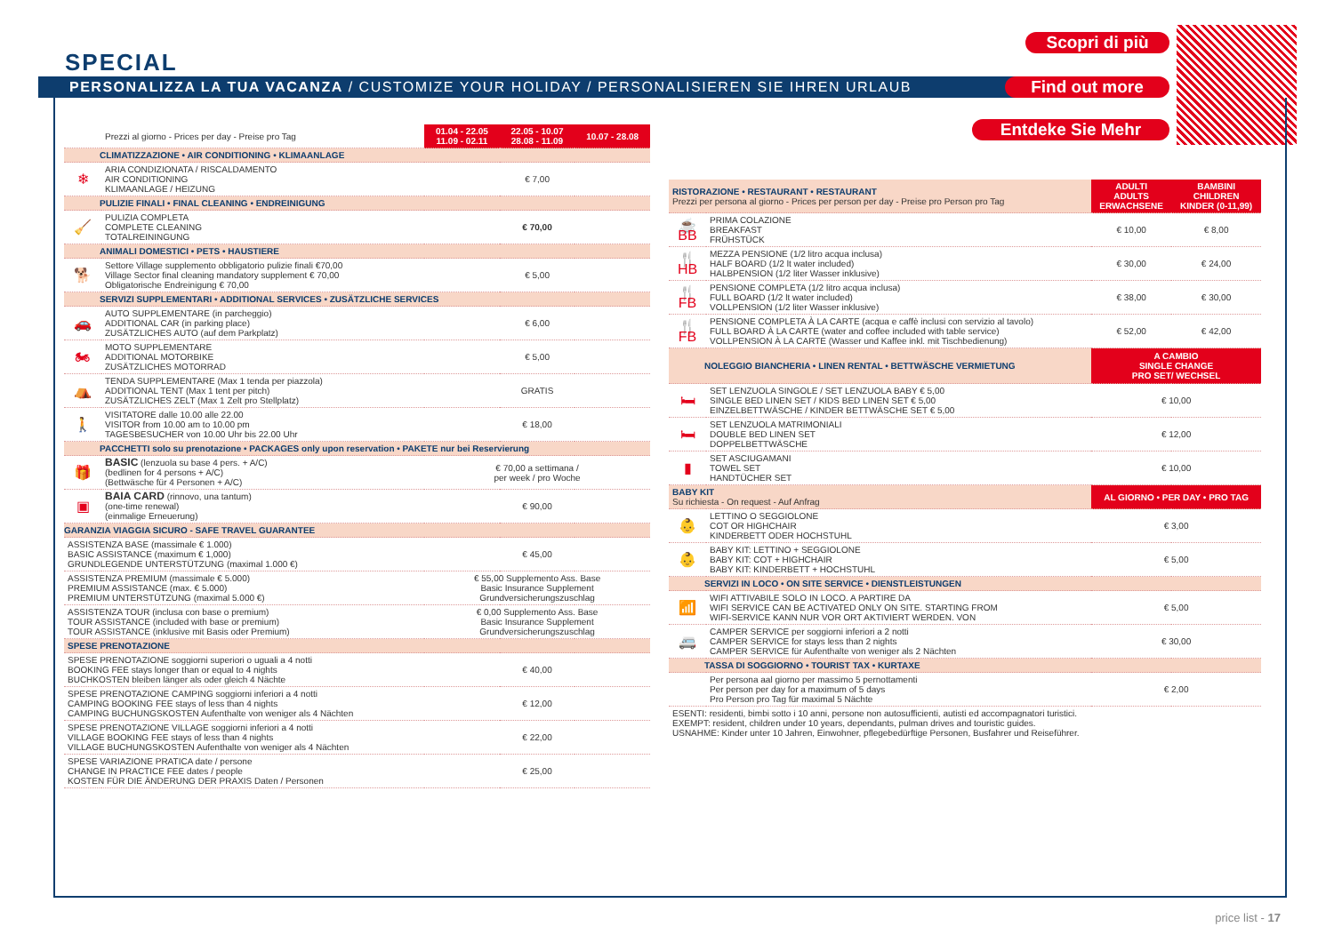SPECIAL
PERSONALIZZA LA TUA VACANZA / CUSTOMIZE YOUR HOLIDAY / PERSONALISIEREN SIE IHREN URLAUB
Scopri di più
Find out more
Entdeke Sie Mehr
| | Prezzi al giorno - Prices per day - Preise pro Tag | 01.04 - 22.05 11.09 - 02.11 | 22.05 - 10.07 28.08 - 11.09 | 10.07 - 28.08 |
| CLIMATIZZAZIONE • AIR CONDITIONING • KLIMAANLAGE | | | | |
| ❄ | ARIA CONDIZIONATA / RISCALDAMENTO AIR CONDITIONING KLIMAANLAGE / HEIZUNG | € 7,00 | | |
| PULIZIE FINALI • FINAL CLEANING • ENDREINIGUNG | | | | |
| 🧹 | PULIZIA COMPLETA COMPLETE CLEANING TOTALREININGUNG | € 70,00 | | |
| ANIMALI DOMESTICI • PETS • HAUSTIERE | | | | |
| 🐕 | Settore Village supplemento obbligatorio pulizie finali €70,00 Village Sector final cleaning mandatory supplement € 70,00 Obligatorische Endreinigung € 70,00 | € 5,00 | | |
| SERVIZI SUPPLEMENTARI • ADDITIONAL SERVICES • ZUSÄTZLICHE SERVICES | | | | |
| 🚗 | AUTO SUPPLEMENTARE (in parcheggio) ADDITIONAL CAR (in parking place) ZUSÄTZLICHES AUTO (auf dem Parkplatz) | € 6,00 | | |
| 🏍 | MOTO SUPPLEMENTARE ADDITIONAL MOTORBIKE ZUSÄTZLICHES MOTORRAD | € 5,00 | | |
| ⛺ | TENDA SUPPLEMENTARE (Max 1 tenda per piazzola) ADDITIONAL TENT (Max 1 tent per pitch) ZUSÄTZLICHES ZELT (Max 1 Zelt pro Stellplatz) | GRATIS | | |
| 🚶 | VISITATORE dalle 10.00 alle 22.00 VISITOR from 10.00 am to 10.00 pm TAGESBESUCHER von 10.00 Uhr bis 22.00 Uhr | € 18,00 | | |
| PACCHETTI solo su prenotazione • PACKAGES only upon reservation • PAKETE nur bei Reservierung | | | | |
| 🎁 | BASIC (lenzuola su base 4 pers. + A/C) (bedlinen for 4 persons + A/C) (Bettwäsche für 4 Personen + A/C) | € 70,00 a settimana / per week / pro Woche | | |
| ▣ | BAIA CARD (rinnovo, una tantum) (one-time renewal) (einmalige Erneuerung) | € 90,00 | | |
| GARANZIA VIAGGIA SICURO - SAFE TRAVEL GUARANTEE | | | | |
| ASSISTENZA BASE (massimale € 1.000) BASIC ASSISTANCE (maximum € 1,000) GRUNDLEGENDE UNTERSTÜTZUNG (maximal 1.000 €) | | € 45,00 | | |
| ASSISTENZA PREMIUM (massimale € 5.000) PREMIUM ASSISTANCE (max. € 5.000) PREMIUM UNTERSTÜTZUNG (maximal 5.000 €) | | € 55,00 Supplemento Ass. Base Basic Insurance Supplement Grundversicherungszuschlag | | |
| ASSISTENZA TOUR (inclusa con base o premium) TOUR ASSISTANCE (included with base or premium) TOUR ASSISTANCE (inklusive mit Basis oder Premium) | | € 0,00 Supplemento Ass. Base Basic Insurance Supplement Grundversicherungszuschlag | | |
| SPESE PRENOTAZIONE | | | | |
| SPESE PRENOTAZIONE soggiorni superiori o uguali a 4 notti BOOKING FEE stays longer than or equal to 4 nights BUCHKOSTEN bleiben länger als oder gleich 4 Nächte | | € 40,00 | | |
| SPESE PRENOTAZIONE CAMPING soggiorni inferiori a 4 notti CAMPING BOOKING FEE stays of less than 4 nights CAMPING BUCHUNGSKOSTEN Aufenthalte von weniger als 4 Nächten | | € 12,00 | | |
| SPESE PRENOTAZIONE VILLAGE soggiorni inferiori a 4 notti VILLAGE BOOKING FEE stays of less than 4 nights VILLAGE BUCHUNGSKOSTEN Aufenthalte von weniger als 4 Nächten | | € 22,00 | | |
| SPESE VARIAZIONE PRATICA date / persone CHANGE IN PRACTICE FEE dates / people KOSTEN FÜR DIE ÄNDERUNG DER PRAXIS Daten / Personen | | € 25,00 | | |
| RISTORAZIONE • RESTAURANT • RESTAURANT Prezzi per persona al giorno - Prices per person per day - Preise pro Person pro Tag | | ADULTI ADULTS ERWACHSENE | BAMBINI CHILDREN KINDER (0-11,99) |
| ☕ BB | PRIMA COLAZIONE BREAKFAST FRÜHSTÜCK | € 10,00 | € 8,00 |
| 🍴 HB | MEZZA PENSIONE (1/2 litro acqua inclusa) HALF BOARD (1/2 lt water included) HALBPENSION (1/2 liter Wasser inklusive) | € 30,00 | € 24,00 |
| 🍴 FB | PENSIONE COMPLETA (1/2 litro acqua inclusa) FULL BOARD (1/2 lt water included) VOLLPENSION (1/2 liter Wasser inklusive) | € 38,00 | € 30,00 |
| 🍴 FB | PENSIONE COMPLETA À LA CARTE (acqua e caffè inclusi con servizio al tavolo) FULL BOARD À LA CARTE (water and coffee included with table service) VOLLPENSION À LA CARTE (Wasser und Kaffee inkl. mit Tischbedienung) | € 52,00 | € 42,00 |
| NOLEGGIO BIANCHERIA • LINEN RENTAL • BETTWÄSCHE VERMIETUNG | | A CAMBIO SINGLE CHANGE PRO SET/ WECHSEL | |
| 🛏 | SET LENZUOLA SINGOLE / SET LENZUOLA BABY € 5,00 SINGLE BED LINEN SET / KIDS BED LINEN SET € 5,00 EINZELBETTWÄSCHE / KINDER BETTWÄSCHE SET € 5,00 | € 10,00 | |
| 🛏 | SET LENZUOLA MATRIMONIALI DOUBLE BED LINEN SET DOPPELBETTWÄSCHE | € 12,00 | |
| ▮ | SET ASCIUGAMANI TOWEL SET HANDTÜCHER SET | € 10,00 | |
| BABY KIT Su richiesta - On request - Auf Anfrag | | AL GIORNO • PER DAY • PRO TAG | |
| 👶 | LETTINO O SEGGIOLONE COT OR HIGHCHAIR KINDERBETT ODER HOCHSTUHL | € 3,00 | |
| 👶 | BABY KIT: LETTINO + SEGGIOLONE BABY KIT: COT + HIGHCHAIR BABY KIT: KINDERBETT + HOCHSTUHL | € 5,00 | |
| SERVIZI IN LOCO • ON SITE SERVICE • DIENSTLEISTUNGEN | | | |
| 📶 | WIFI ATTIVABILE SOLO IN LOCO. A PARTIRE DA WIFI SERVICE CAN BE ACTIVATED ONLY ON SITE. STARTING FROM WIFI-SERVICE KANN NUR VOR ORT AKTIVIERT WERDEN. VON | € 5,00 | |
| 🚐 | CAMPER SERVICE per soggiorni inferiori a 2 notti CAMPER SERVICE for stays less than 2 nights CAMPER SERVICE für Aufenthalte von weniger als 2 Nächten | € 30,00 | |
| TASSA DI SOGGIORNO • TOURIST TAX • KURTAXE | | | |
| | Per persona aal giorno per massimo 5 pernottamenti Per person per day for a maximum of 5 days Pro Person pro Tag für maximal 5 Nächte | € 2,00 | |
| ESENTI: residenti, bimbi sotto i 10 anni, persone non autosufficienti, autisti ed accompagnatori turistici. EXEMPT: resident, children under 10 years, dependants, pulman drives and touristic guides. USNAHME: Kinder unter 10 Jahren, Einwohner, pflegebedürftige Personen, Busfahrer und Reiseführer. | | | |
price list - 17